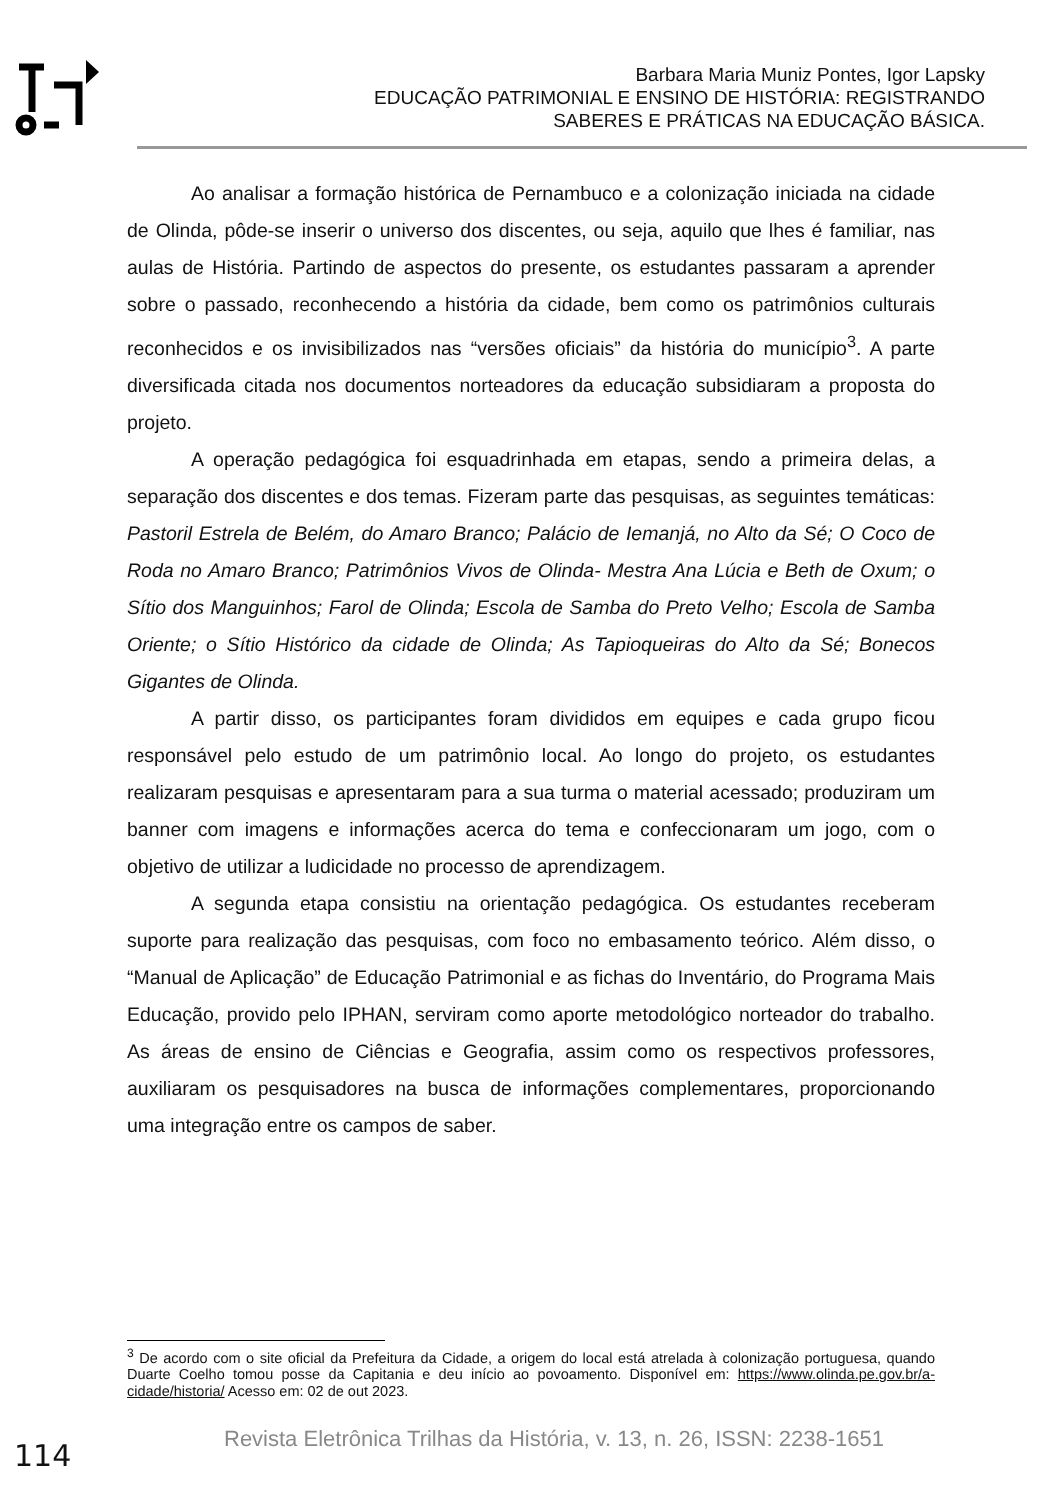Barbara Maria Muniz Pontes, Igor Lapsky
EDUCAÇÃO PATRIMONIAL E ENSINO DE HISTÓRIA: REGISTRANDO SABERES E PRÁTICAS NA EDUCAÇÃO BÁSICA.
Ao analisar a formação histórica de Pernambuco e a colonização iniciada na cidade de Olinda, pôde-se inserir o universo dos discentes, ou seja, aquilo que lhes é familiar, nas aulas de História. Partindo de aspectos do presente, os estudantes passaram a aprender sobre o passado, reconhecendo a história da cidade, bem como os patrimônios culturais reconhecidos e os invisibilizados nas “versões oficiais” da história do município<sup>3</sup>. A parte diversificada citada nos documentos norteadores da educação subsidiaram a proposta do projeto.
A operação pedagógica foi esquadrinhada em etapas, sendo a primeira delas, a separação dos discentes e dos temas. Fizeram parte das pesquisas, as seguintes temáticas: Pastoril Estrela de Belém, do Amaro Branco; Palácio de Iemanjá, no Alto da Sé; O Coco de Roda no Amaro Branco; Patrimônios Vivos de Olinda- Mestra Ana Lúcia e Beth de Oxum; o Sítio dos Manguinhos; Farol de Olinda; Escola de Samba do Preto Velho; Escola de Samba Oriente; o Sítio Histórico da cidade de Olinda; As Tapioqueiras do Alto da Sé; Bonecos Gigantes de Olinda.
A partir disso, os participantes foram divididos em equipes e cada grupo ficou responsável pelo estudo de um patrimônio local. Ao longo do projeto, os estudantes realizaram pesquisas e apresentaram para a sua turma o material acessado; produziram um banner com imagens e informações acerca do tema e confeccionaram um jogo, com o objetivo de utilizar a ludicidade no processo de aprendizagem.
A segunda etapa consistiu na orientação pedagógica. Os estudantes receberam suporte para realização das pesquisas, com foco no embasamento teórico. Além disso, o “Manual de Aplicação” de Educação Patrimonial e as fichas do Inventário, do Programa Mais Educação, provido pelo IPHAN, serviram como aporte metodológico norteador do trabalho. As áreas de ensino de Ciências e Geografia, assim como os respectivos professores, auxiliaram os pesquisadores na busca de informações complementares, proporcionando uma integração entre os campos de saber.
<sup>3</sup> De acordo com o site oficial da Prefeitura da Cidade, a origem do local está atrelada à colonização portuguesa, quando Duarte Coelho tomou posse da Capitania e deu início ao povoamento. Disponível em: https://www.olinda.pe.gov.br/a-cidade/historia/ Acesso em: 02 de out 2023.
114
Revista Eletrônica Trilhas da História, v. 13, n. 26, ISSN: 2238-1651